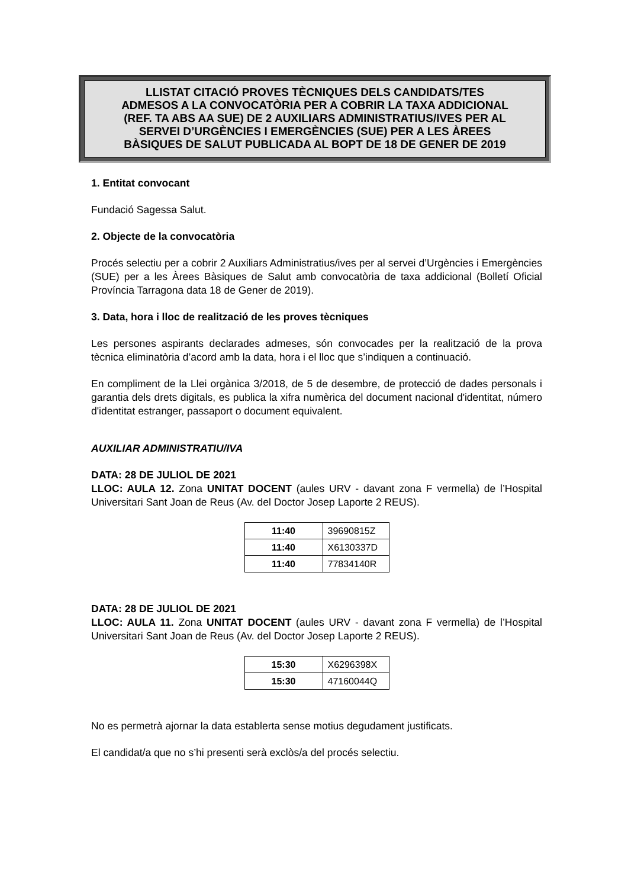LLISTAT CITACIÓ PROVES TÈCNIQUES DELS CANDIDATS/TES
ADMESOS A LA CONVOCATÒRIA PER A COBRIR LA TAXA ADDICIONAL
(REF. TA ABS AA SUE) DE 2 AUXILIARS ADMINISTRATIUS/IVES PER AL
SERVEI D’URGÈNCIES I EMERGÈNCIES (SUE) PER A LES ÀREES
BÀSIQUES DE SALUT PUBLICADA AL BOPT DE 18 DE GENER DE 2019
1. Entitat convocant
Fundació Sagessa Salut.
2. Objecte de la convocatòria
Procés selectiu per a cobrir 2 Auxiliars Administratius/ives per al servei d’Urgències i Emergències (SUE) per a les Àrees Bàsiques de Salut amb convocatòria de taxa addicional (Bolletí Oficial Província Tarragona data 18 de Gener de 2019).
3. Data, hora i lloc de realització de les proves tècniques
Les persones aspirants declarades admeses, són convocades per la realització de la prova tècnica eliminatòria d’acord amb la data, hora i el lloc que s’indiquen a continuació.
En compliment de la Llei orgànica 3/2018, de 5 de desembre, de protecció de dades personals i garantia dels drets digitals, es publica la xifra numèrica del document nacional d'identitat, número d'identitat estranger, passaport o document equivalent.
AUXILIAR ADMINISTRATIU/IVA
DATA: 28 DE JULIOL DE 2021
LLOC: AULA 12. Zona UNITAT DOCENT (aules URV - davant zona F vermella) de l’Hospital Universitari Sant Joan de Reus (Av. del Doctor Josep Laporte 2 REUS).
| 11:40 | 39690815Z |
| 11:40 | X6130337D |
| 11:40 | 77834140R |
DATA: 28 DE JULIOL DE 2021
LLOC: AULA 11. Zona UNITAT DOCENT (aules URV - davant zona F vermella) de l’Hospital Universitari Sant Joan de Reus (Av. del Doctor Josep Laporte 2 REUS).
| 15:30 | X6296398X |
| 15:30 | 47160044Q |
No es permetrà ajornar la data establerta sense motius degudament justificats.
El candidat/a que no s’hi presenti serà exclòs/a del procés selectiu.